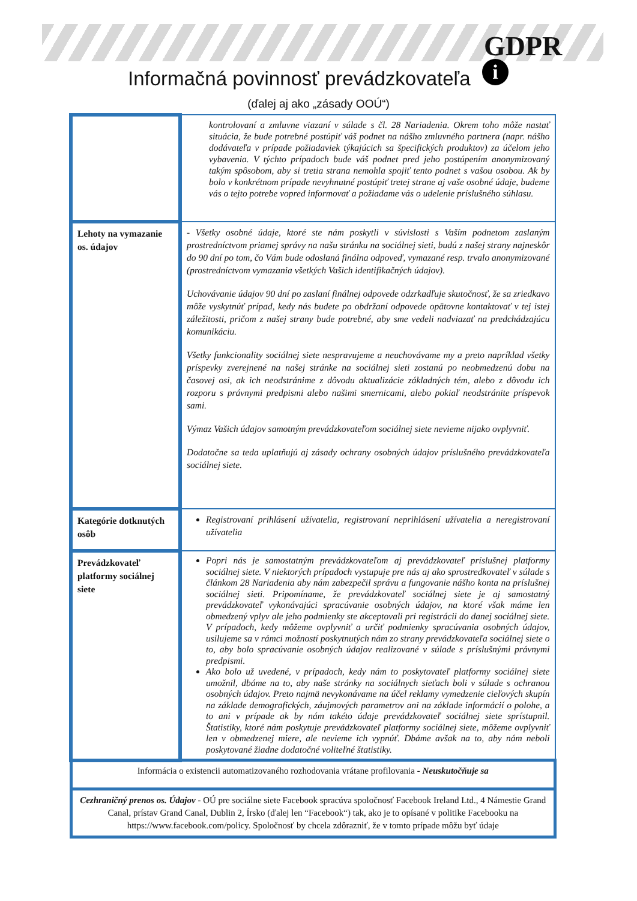GDPR
i
Informačná povinnosť prevádzkovateľa
(ďalej aj ako „zásady OOÚ“)
| | kontrolovaní a zmluvne viazaní v súlade s čl. 28 Nariadenia. Okrem toho môže nastať situácia, že bude potrebné postúpiť váš podnet na nášho zmluvného partnera (napr. nášho dodávateľa v prípade požiadaviek týkajúcich sa špecifických produktov) za účelom jeho vybavenia. V týchto prípadoch bude váš podnet pred jeho postúpením anonymizovaný takým spôsobom, aby si tretia strana nemohla spojiť tento podnet s vašou osobou. Ak by bolo v konkrétnom prípade nevyhnutné postúpiť tretej strane aj vaše osobné údaje, budeme vás o tejto potrebe vopred informovať a požiadame vás o udelenie príslušného súhlasu. |
| Lehoty na vymazanie os. údajov | - Všetky osobné údaje, ktoré ste nám poskytli v súvislosti s Vaším podnetom zaslaným prostredníctvom priamej správy na našu stránku na sociálnej sieti, budú z našej strany najneskôr do 90 dní po tom, čo Vám bude odoslaná finálna odpoveď, vymazané resp. trvalo anonymizované (prostredníctvom vymazania všetkých Vašich identifikačných údajov). Uchovávanie údajov 90 dní po zaslaní finálnej odpovede odzrkadľuje skutočnosť, že sa zriedkavo môže vyskytnúť prípad, kedy nás budete po obdržaní odpovede opätovne kontaktovať v tej istej záležitosti, pričom z našej strany bude potrebné, aby sme vedeli nadviazať na predchádzajúcu komunikáciu. Všetky funkcionality sociálnej siete nespravujeme a neuchovávame my a preto napríklad všetky príspevky zverejnené na našej stránke na sociálnej sieti zostanú po neobmedzenú dobu na časovej osi, ak ich neodstránime z dôvodu aktualizácie základných tém, alebo z dôvodu ich rozporu s právnymi predpismi alebo našimi smernicami, alebo pokiaľ neodstránite príspevok sami. Výmaz Vašich údajov samotným prevádzkovateľom sociálnej siete nevieme nijako ovplyvniť. Dodatočne sa teda uplatňujú aj zásady ochrany osobných údajov príslušného prevádzkovateľa sociálnej siete. |
| Kategórie dotknutých osôb | Registrovaní prihlásení užívatelia, registrovaní neprihlásení užívatelia a neregistrovaní užívatelia |
| Prevádzkovateľ platformy sociálnej siete | Popri nás je samostatným prevádzkovateľom aj prevádzkovateľ príslušnej platformy sociálnej siete. V niektorých prípadoch vystupuje pre nás aj ako sprostredkovateľ v súlade s článkom 28 Nariadenia aby nám zabezpečil správu a fungovanie nášho konta na príslušnej sociálnej sieti. Pripomíname, že prevádzkovateľ sociálnej siete je aj samostatný prevádzkovateľ vykonávajúci spracúvanie osobných údajov, na ktoré však máme len obmedzený vplyv ale jeho podmienky ste akceptovali pri registrácii do danej sociálnej siete. V prípadoch, kedy môžeme ovplyvniť a určiť podmienky spracúvania osobných údajov, usilujeme sa v rámci možností poskytnutých nám zo strany prevádzkovateľa sociálnej siete o to, aby bolo spracúvanie osobných údajov realizované v súlade s príslušnými právnymi predpismi. Ako bolo už uvedené, v prípadoch, kedy nám to poskytovateľ platformy sociálnej siete umožnil, dbáme na to, aby naše stránky na sociálnych sieťach boli v súlade s ochranou osobných údajov. Preto najmä nevykonávame na účel reklamy vymedzenie cieľových skupín na základe demografických, záujmových parametrov ani na základe informácií o polohe, a to ani v prípade ak by nám takéto údaje prevádzkovateľ sociálnej siete sprístupnil. Štatistiky, ktoré nám poskytuje prevádzkovateľ platformy sociálnej siete, môžeme ovplyvniť len v obmedzenej miere, ale nevieme ich vypnúť. Dbáme avšak na to, aby nám neboli poskytované žiadne dodatočné voliteľné štatistiky. |
| Informácia o existencii automatizovaného rozhodovania vrátane profilovania - Neuskutočňuje sa | |
| Cezhraničný prenos os. Údajov - OÚ pre sociálne siete Facebook spracúva spoločnosť Facebook Ireland Ltd., 4 Námestie Grand Canal, prístav Grand Canal, Dublin 2, Írsko (ďalej len “Facebook“) tak, ako je to opísané v politike Facebooku na https://www.facebook.com/policy. Spoločnosť by chcela zdôrazniť, že v tomto prípade môžu byť údaje | |